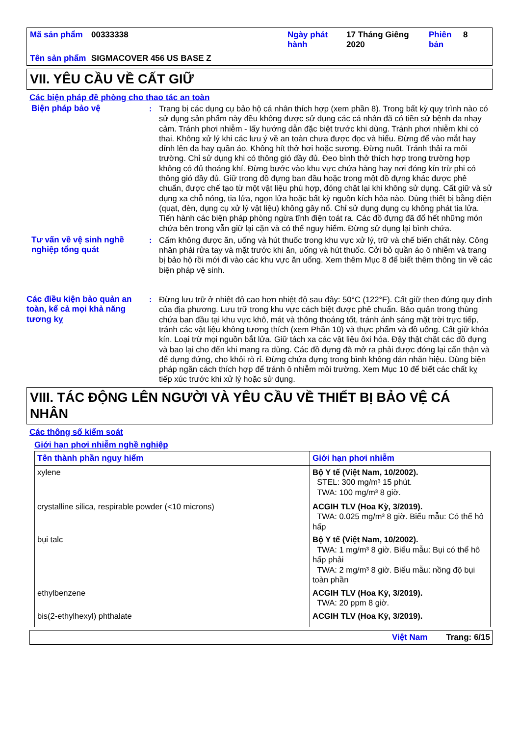Mã sản phẩm
00333338
Ngày phát hành
17 Tháng Giêng 2020
Phiên bản
8
Tên sản phẩm
SIGMACOVER 456 US BASE Z
VII. YÊU CẦU VỀ CẤT GIỮ
Các biện pháp đề phòng cho thao tác an toàn
Biện pháp bảo vệ
:
Trang bị các dụng cụ bảo hộ cá nhân thích hợp (xem phần 8). Trong bất kỳ quy trình nào có sử dụng sản phẩm này đều không được sử dụng các cá nhân đã có tiền sử bệnh da nhạy cảm. Tránh phơi nhiễm - lấy hướng dẫn đặc biệt trước khi dùng. Tránh phơi nhiễm khi có thai. Không xử lý khi các lưu ý về an toàn chưa được đọc và hiểu. Đừng để vào mắt hay dính lên da hay quần áo. Không hít thở hơi hoặc sương. Đừng nuốt. Tránh thải ra môi trường. Chỉ sử dụng khi có thông gió đầy đủ. Đeo bình thở thích hợp trong trường hợp không có đủ thoáng khí. Đừng bước vào khu vực chứa hàng hay nơi đóng kín trừ phi có thông gió đầy đủ. Giữ trong đồ đựng ban đầu hoặc trong một đồ đựng khác được phê chuẩn, được chế tạo từ một vật liệu phù hợp, đóng chặt lại khi không sử dụng. Cất giữ và sử dụng xa chỗ nóng, tia lửa, ngọn lửa hoặc bất kỳ nguồn kích hỏa nào. Dùng thiết bị bằng điện (quạt, đèn, dụng cụ xử lý vật liệu) không gây nổ. Chỉ sử dụng dụng cụ không phát tia lửa. Tiến hành các biện pháp phòng ngừa tĩnh điện toát ra. Các đồ đựng đã đổ hết những món chứa bên trong vẫn giữ lại cặn và có thể nguy hiểm. Đừng sử dụng lại bình chứa.
Tư vấn về vệ sinh nghề nghiệp tổng quát
:
Cấm không được ăn, uống và hút thuốc trong khu vực xử lý, trữ và chế biến chất này. Công nhân phải rửa tay và mặt trước khi ăn, uống và hút thuốc. Cởi bỏ quần áo ô nhiễm và trang bị bảo hộ rồi mới đi vào các khu vực ăn uống. Xem thêm Mục 8 để biết thêm thông tin về các biện pháp vệ sinh.
Các điều kiện bảo quản an toàn, kể cả mọi khả năng tương kỵ
:
Đừng lưu trữ ở nhiệt độ cao hơn nhiệt độ sau đây: 50°C (122°F). Cất giữ theo đúng quy định của địa phương. Lưu trữ trong khu vực cách biệt được phê chuẩn. Bảo quản trong thùng chứa ban đầu tại khu vực khô, mát và thông thoáng tốt, tránh ánh sáng mặt trời trực tiếp, tránh các vật liệu không tương thích (xem Phần 10) và thực phẩm và đồ uống. Cất giữ khóa kín. Loại trừ mọi nguồn bắt lửa. Giữ tách xa các vật liệu ôxi hóa. Đậy thật chặt các đồ đựng và bao lại cho đến khi mang ra dùng. Các đồ đựng đã mở ra phải được đóng lại cẩn thận và để dựng đứng, cho khỏi rò rỉ. Đừng chứa đựng trong bình không dán nhãn hiệu. Dùng biện pháp ngăn cách thích hợp để tránh ô nhiễm môi trường. Xem Mục 10 để biết các chất kỵ tiếp xúc trước khi xử lý hoặc sử dụng.
VIII. TÁC ĐỘNG LÊN NGƯỜI VÀ YÊU CẦU VỀ THIẾT BỊ BẢO VỆ CÁ NHÂN
Các thông số kiểm soát
Giới hạn phơi nhiễm nghề nghiệp
| Tên thành phần nguy hiểm | Giới hạn phơi nhiễm |
| --- | --- |
| xylene | Bộ Y tế (Việt Nam, 10/2002). STEL: 300 mg/m³ 15 phút. TWA: 100 mg/m³ 8 giờ. |
| crystalline silica, respirable powder (<10 microns) | ACGIH TLV (Hoa Kỳ, 3/2019). TWA: 0.025 mg/m³ 8 giờ. Biểu mẫu: Có thể hô hấp |
| bụi talc | Bộ Y tế (Việt Nam, 10/2002). TWA: 1 mg/m³ 8 giờ. Biểu mẫu: Bụi có thể hô hấp phải TWA: 2 mg/m³ 8 giờ. Biểu mẫu: nồng độ bụi toàn phần |
| ethylbenzene | ACGIH TLV (Hoa Kỳ, 3/2019). TWA: 20 ppm 8 giờ. |
| bis(2-ethylhexyl) phthalate | ACGIH TLV (Hoa Kỳ, 3/2019). |
Việt Nam Trang: 6/15